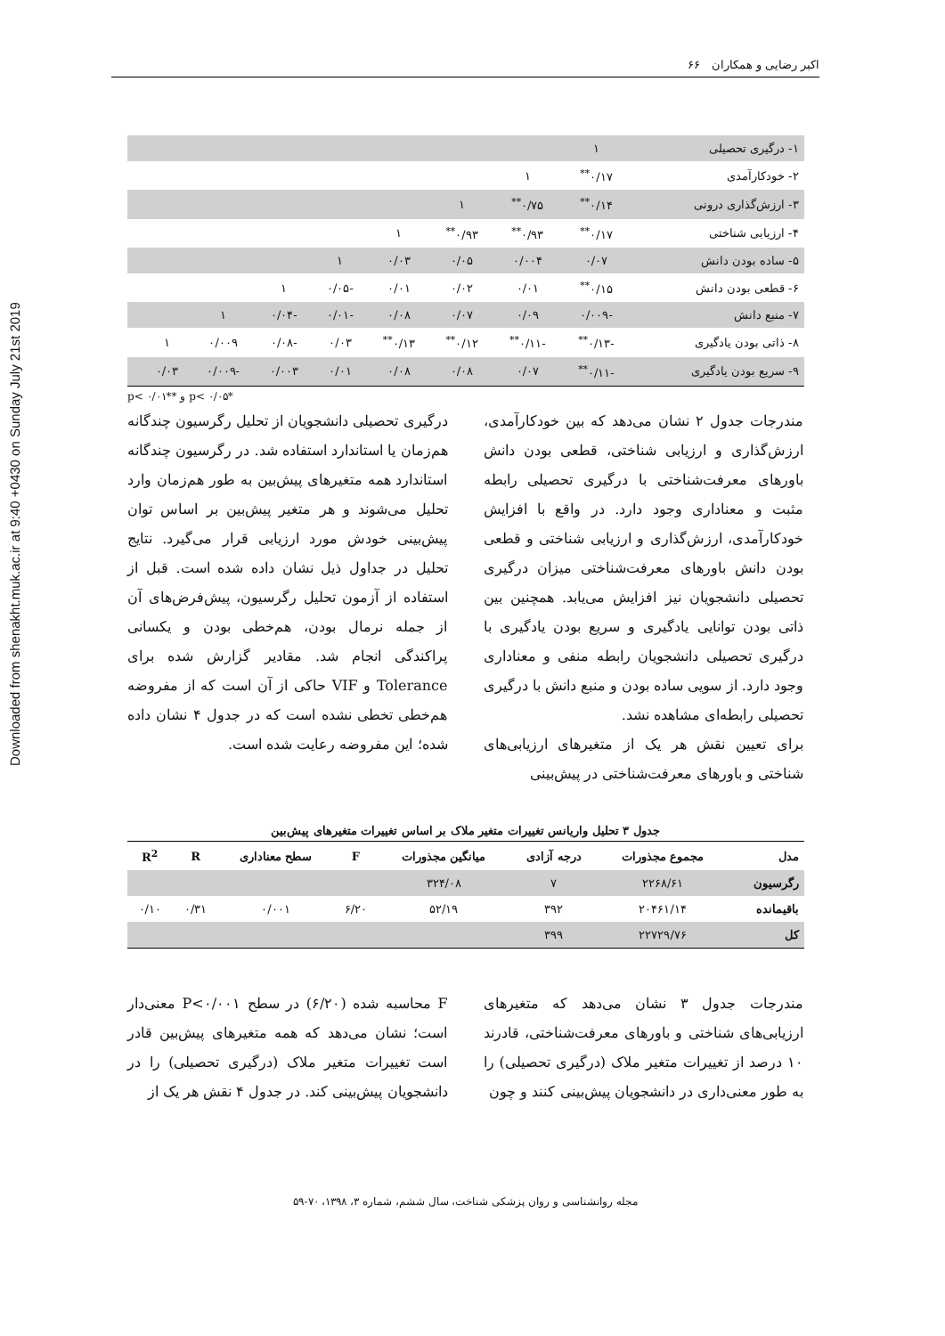Downloaded from shenakht.muk.ac.ir at 9:40 +0430 on Sunday July 21st 2019
اکبر رضایی و همکاران ۶۶
| ۱- درگیری تحصیلی | ۱ | | | | | | | | |
| ۲- خودکارآمدی | ۰/۱۷<sup>**</sup> | ۱ | | | | | | | |
| ۳- ارزش‌گذاری درونی | ۰/۱۴<sup>**</sup> | ۰/۷۵<sup>**</sup> | ۱ | | | | | | |
| ۴- ارزیابی شناختی | ۰/۱۷<sup>**</sup> | ۰/۹۳<sup>**</sup> | ۰/۹۳<sup>**</sup> | ۱ | | | | | |
| ۵- ساده بودن دانش | ۰/۰۷ | ۰/۰۰۴ | ۰/۰۵ | ۰/۰۳ | ۱ | | | | |
| ۶- قطعی بودن دانش | ۰/۱۵<sup>**</sup> | ۰/۰۱ | ۰/۰۲ | ۰/۰۱ | -۰/۰۵ | ۱ | | | |
| ۷- منبع دانش | -۰/۰۰۹ | ۰/۰۹ | ۰/۰۷ | ۰/۰۸ | -۰/۰۱ | -۰/۰۴ | ۱ | | |
| ۸- ذاتی بودن یادگیری | -۰/۱۳<sup>**</sup> | -۰/۱۱<sup>**</sup> | ۰/۱۲<sup>**</sup> | ۰/۱۳<sup>**</sup> | ۰/۰۳ | -۰/۰۸ | ۰/۰۰۹ | ۱ | |
| ۹- سریع بودن یادگیری | -۰/۱۱<sup>**</sup> | ۰/۰۷ | ۰/۰۸ | ۰/۰۸ | ۰/۰۱ | ۰/۰۰۳ | -۰/۰۰۹ | ۰/۰۳ | |
*p< ۰/۰۵ و **p< ۰/۰۱
مندرجات جدول ۲ نشان می‌دهد که بین خودکارآمدی، ارزش‌گذاری و ارزیابی شناختی، قطعی بودن دانش باورهای معرفت‌شناختی با درگیری تحصیلی رابطه مثبت و معناداری وجود دارد. در واقع با افزایش خودکارآمدی، ارزش‌گذاری و ارزیابی شناختی و قطعی بودن دانش باورهای معرفت‌شناختی میزان درگیری تحصیلی دانشجویان نیز افزایش می‌یابد. همچنین بین ذاتی بودن توانایی یادگیری و سریع بودن یادگیری با درگیری تحصیلی دانشجویان رابطه منفی و معناداری وجود دارد. از سویی ساده بودن و منبع دانش با درگیری تحصیلی رابطه‌ای مشاهده نشد.
برای تعیین نقش هر یک از متغیرهای ارزیابی‌های شناختی و باورهای معرفت‌شناختی در پیش‌بینی
درگیری تحصیلی دانشجویان از تحلیل رگرسیون چندگانه هم‌زمان یا استاندارد استفاده شد. در رگرسیون چندگانه استاندارد همه متغیرهای پیش‌بین به طور هم‌زمان وارد تحلیل می‌شوند و هر متغیر پیش‌بین بر اساس توان پیش‌بینی خودش مورد ارزیابی قرار می‌گیرد. نتایج تحلیل در جداول ذیل نشان داده شده است. قبل از استفاده از آزمون تحلیل رگرسیون، پیش‌فرض‌های آن از جمله نرمال بودن، هم‌خطی بودن و یکسانی پراکندگی انجام شد. مقادیر گزارش شده برای Tolerance و VIF حاکی از آن است که از مفروضه هم‌خطی تخطی نشده است که در جدول ۴ نشان داده شده؛ این مفروضه رعایت شده است.
جدول ۳ تحلیل واریانس تغییرات متغیر ملاک بر اساس تغییرات متغیرهای پیش‌بین
| مدل | مجموع مجذورات | درجه آزادی | میانگین مجذورات | F | سطح معناداری | R | R<sup>2</sup> |
| --- | --- | --- | --- | --- | --- | --- | --- |
| رگرسیون | ۲۲۶۸/۶۱ | ۷ | ۳۲۴/۰۸ | | | | |
| باقیمانده | ۲۰۴۶۱/۱۴ | ۳۹۲ | ۵۲/۱۹ | ۶/۲۰ | ۰/۰۰۱ | ۰/۳۱ | ۰/۱۰ |
| کل | ۲۲۷۲۹/۷۶ | ۳۹۹ | | | | | |
مندرجات جدول ۳ نشان می‌دهد که متغیرهای ارزیابی‌های شناختی و باورهای معرفت‌شناختی، قادرند ۱۰ درصد از تغییرات متغیر ملاک (درگیری تحصیلی) را به طور معنی‌داری در دانشجویان پیش‌بینی کنند و چون
F محاسبه شده (۶/۲۰) در سطح P<۰/۰۰۱ معنی‌دار است؛ نشان می‌دهد که همه متغیرهای پیش‌بین قادر است تغییرات متغیر ملاک (درگیری تحصیلی) را در دانشجویان پیش‌بینی کند. در جدول ۴ نقش هر یک از
مجله روانشناسی و روان پزشکی شناخت، سال ششم، شماره ۳، ۱۳۹۸، ۷۰-۵۹